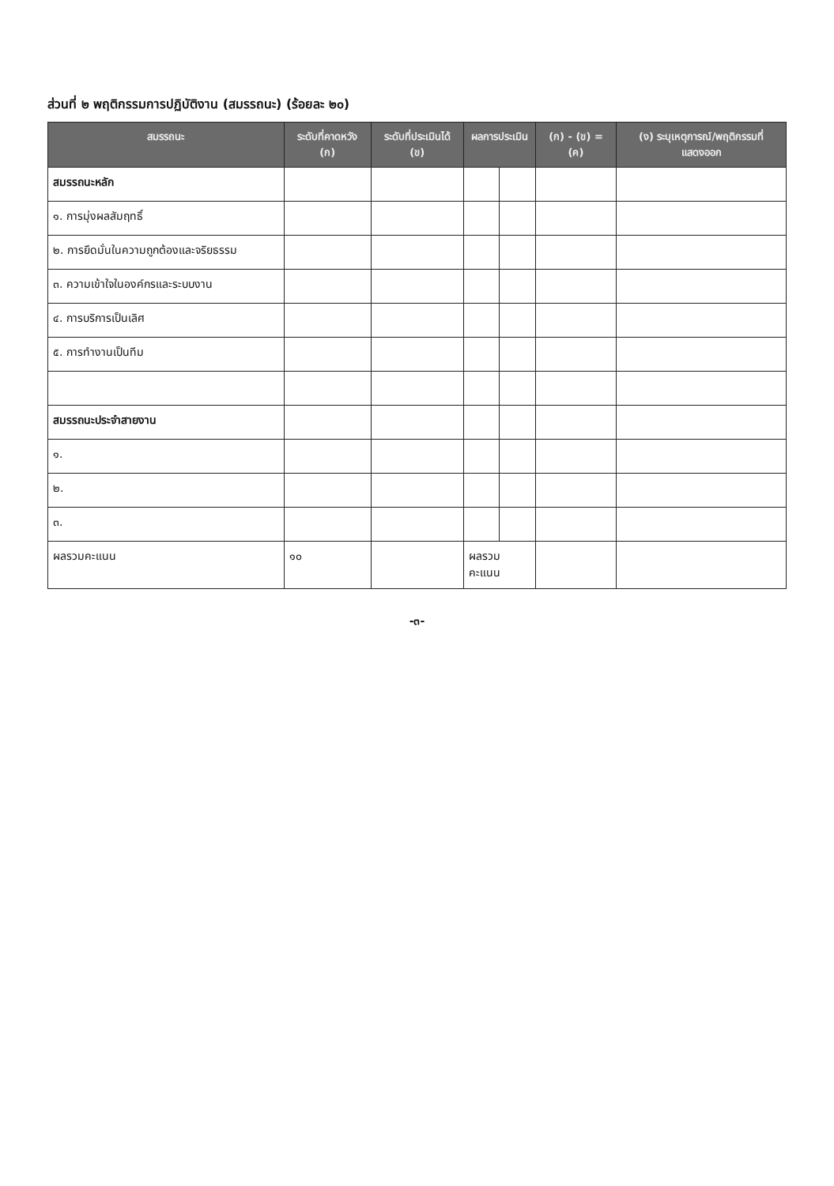ส่วนที่ ๒ พฤติกรรมการปฏิบัติงาน (สมรรถนะ) (ร้อยละ ๒๐)
| สมรรถนะ | ระดับที่คาดหวัง (ก) | ระดับที่ประเมินได้ (ข) | ผลการประเมิน | | (ก) - (ข) = (ค) | (ง) ระบุเหตุการณ์/พฤติกรรมที่แสดงออก |
| --- | --- | --- | --- | --- | --- | --- |
| สมรรถนะหลัก | | | | | | |
| ๑. การมุ่งผลสัมฤทธิ์ | | | | | | |
| ๒. การยึดมั่นในความถูกต้องและจริยธรรม | | | | | | |
| ๓. ความเข้าใจในองค์กรและระบบงาน | | | | | | |
| ๔. การบริการเป็นเลิศ | | | | | | |
| ๕. การทำงานเป็นทีม | | | | | | |
| สมรรถนะประจำสายงาน | | | | | | |
| ๑. | | | | | | |
| ๒. | | | | | | |
| ๓. | | | | | | |
| ผลรวมคะแนน | ๑๐ | | ผลรวมคะแนน | | | |
-๓-